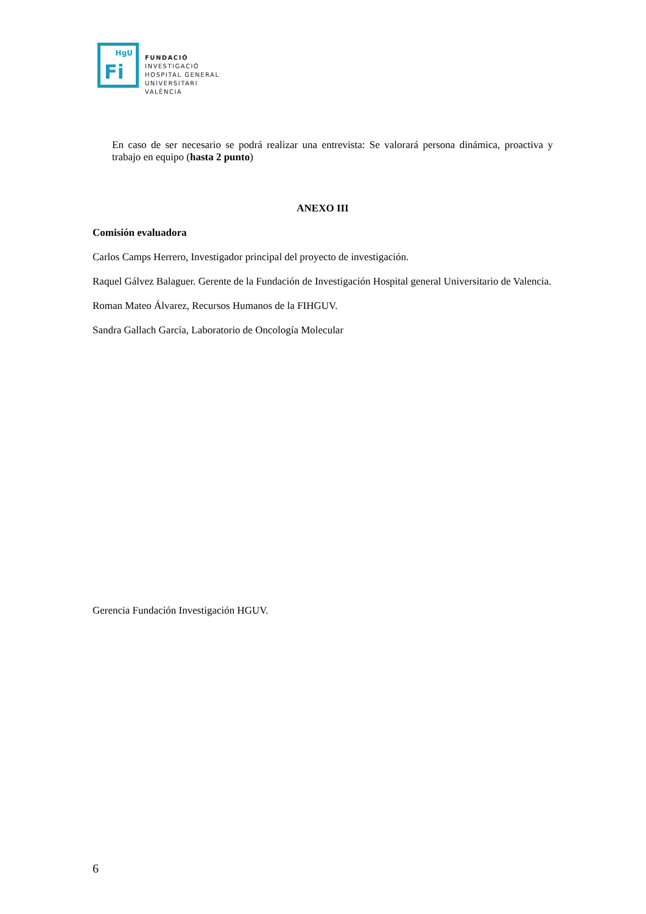HgU
Fi
FUNDACIÓ
INVESTIGACIÓ
HOSPITAL GENERAL
UNIVERSITARI
VALÈNCIA
En caso de ser necesario se podrá realizar una entrevista: Se valorará persona dinámica, proactiva y trabajo en equipo (hasta 2 punto)
ANEXO III
Comisión evaluadora
Carlos Camps Herrero, Investigador principal del proyecto de investigación.
Raquel Gálvez Balaguer. Gerente de la Fundación de Investigación Hospital general Universitario de Valencia.
Roman Mateo Álvarez, Recursos Humanos de la FIHGUV.
Sandra Gallach García, Laboratorio de Oncología Molecular
Gerencia Fundación Investigación HGUV.
6